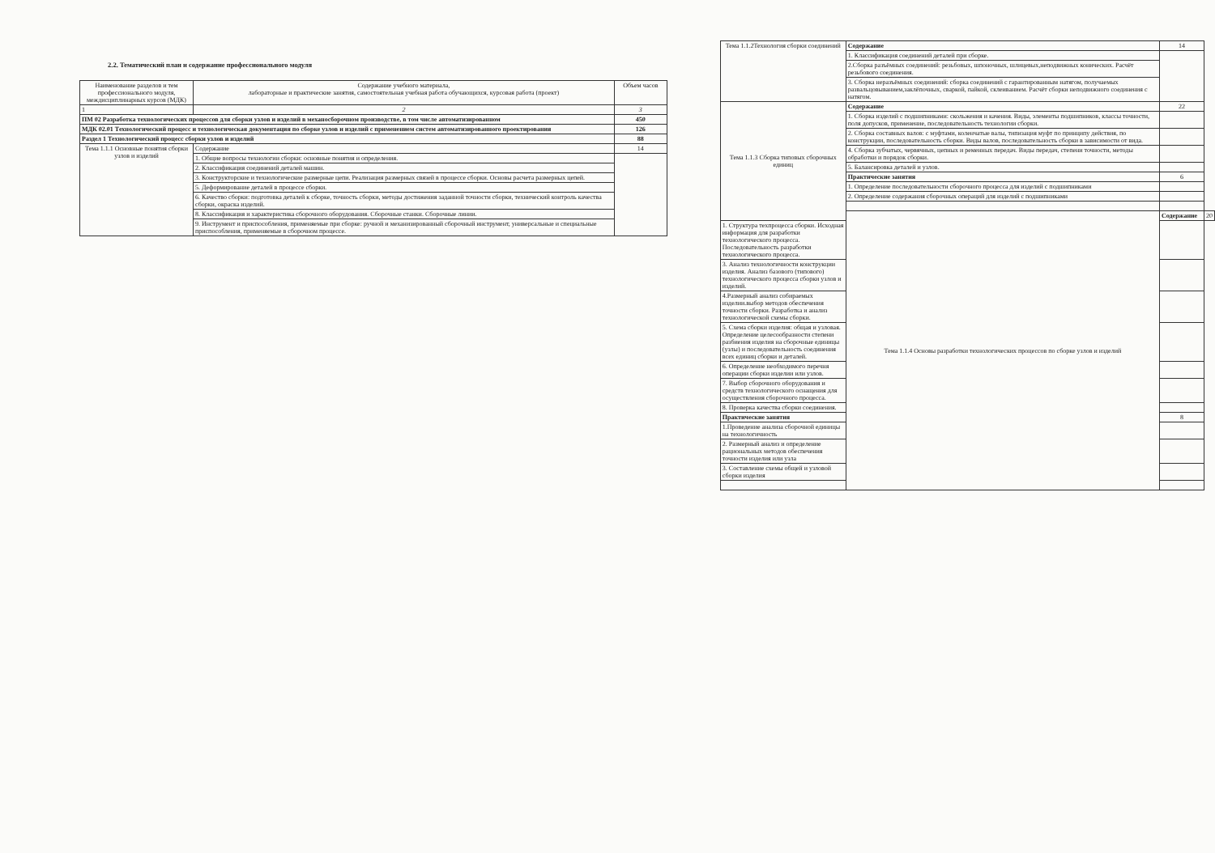2.2. Тематический план и содержание профессионального модуля
| Наименование разделов и тем профессионального модуля, междисциплинарных курсов (МДК) | Содержание учебного материала, лабораторные и практические занятия, самостоятельная учебная работа обучающихся, курсовая работа (проект) | Объем часов |
| --- | --- | --- |
| 1 | 2 | 3 |
| ПМ 02 Разработка технологических процессов для сборки узлов и изделий в механосборочном производстве, в том числе автоматизированном | | 450 |
| МДК 02.01 Технологический процесс и технологическая документация по сборке узлов и изделий с применением систем автоматизированного проектирования | | 126 |
| Раздел 1 Технологический процесс сборки узлов и изделий | | 88 |
| Тема 1.1.1 Основные понятия сборки узлов и изделий | Содержание | 14 |
| | 1. Общие вопросы технологии сборки: основные понятия и определения. | |
| | 2. Классификация соединений деталей машин. | |
| | 3. Конструкторские и технологические размерные цепи. Реализация размерных связей в процессе сборки. Основы расчета размерных цепей. | |
| | 5. Деформирование деталей в процессе сборки. | |
| | 6. Качество сборки: подготовка деталей к сборке, точность сборки, методы достижения заданной точности сборки, технический контроль качества сборки, окраска изделий. | |
| | 8. Классификация и характеристика сборочного оборудования. Сборочные станки. Сборочные линии. | |
| | 9. Инструмент и приспособления, применяемые при сборке: ручной и механизированный сборочный инструмент, универсальные и специальные приспособления, применяемые в сборочном процессе. | |
| Тема 1.1.2Технология сборки соединений | Содержание | 14 | |
| | 1. Классификация соединений деталей при сборке. | | |
| | 2.Сборка разъёмных соединений: резьбовых, шпоночных, шлицевых,неподвижных конических. Расчёт резьбового соединения. | | |
| | 3. Сборка неразъёмных соединений: сборка соединений с гарантированным натягом, получаемых развальцовыванием,заклёпочных, сваркой, пайкой, склеиванием. Расчёт сборки неподвижного соединения с натягом. | | |
| Тема 1.1.3 Сборка типовых сборочных единиц | Содержание | 22 | |
| | 1. Сборка изделий с подшипниками: скольжения и качения. Виды, элементы подшипников, классы точности, поля допусков, применение, последовательность технологии сборки. | | |
| | 2. Сборка составных валов: с муфтами, коленчатые валы, типизация муфт по принципу действия, по конструкции, последовательность сборки. Виды валов, последовательность сборки в зависимости от вида. | | |
| | 4. Сборка зубчатых, червячных, цепных и ременных передач. Виды передач, степени точности, методы обработки и порядок сборки. | | |
| | 5. Балансировка деталей и узлов. | | |
| | Практические занятия | 6 | |
| | 1. Определение последовательности сборочного процесса для изделий с подшипниками | | |
| | 2. Определение содержания сборочных операций для изделий с подшипниками | | |
| | Тема 1.1.4 Основы разработки технологических процессов по сборке узлов и изделий | Содержание | 20 |
| 1. Структура техпроцесса сборки. Исходная информация для разработки технологического процесса. Последовательность разработки технологического процесса. | | | |
| 3. Анализ технологичности конструкции изделия. Анализ базового (типового) технологического процесса сборки узлов и изделий. | | | |
| 4.Размерный анализ собираемых изделии.выбор методов обеспечения точности сборки. Разработка и анализ технологической схемы сборки. | | | |
| 5. Схема сборки изделия: общая и узловая. Определение целесообразности степени разбиения изделия на сборочные единицы (узлы) и последовательность соединения всех единиц сборки и деталей. | | | |
| 6. Определение необходимого перечня операции сборки изделии или узлов. | | | |
| 7. Выбор сборочного оборудования и средств технологического оснащения для осуществления сборочного процесса. | | | |
| 8. Проверка качества сборки соединения. | | | |
| Практические занятия | | 8 | |
| 1.Проведение анализа сборочной единицы на технологичность | | | |
| 2. Размерный анализ и определение рациональных методов обеспечения точности изделия или узла | | | |
| 3. Составление схемы общей и узловой сборки изделия | | | |